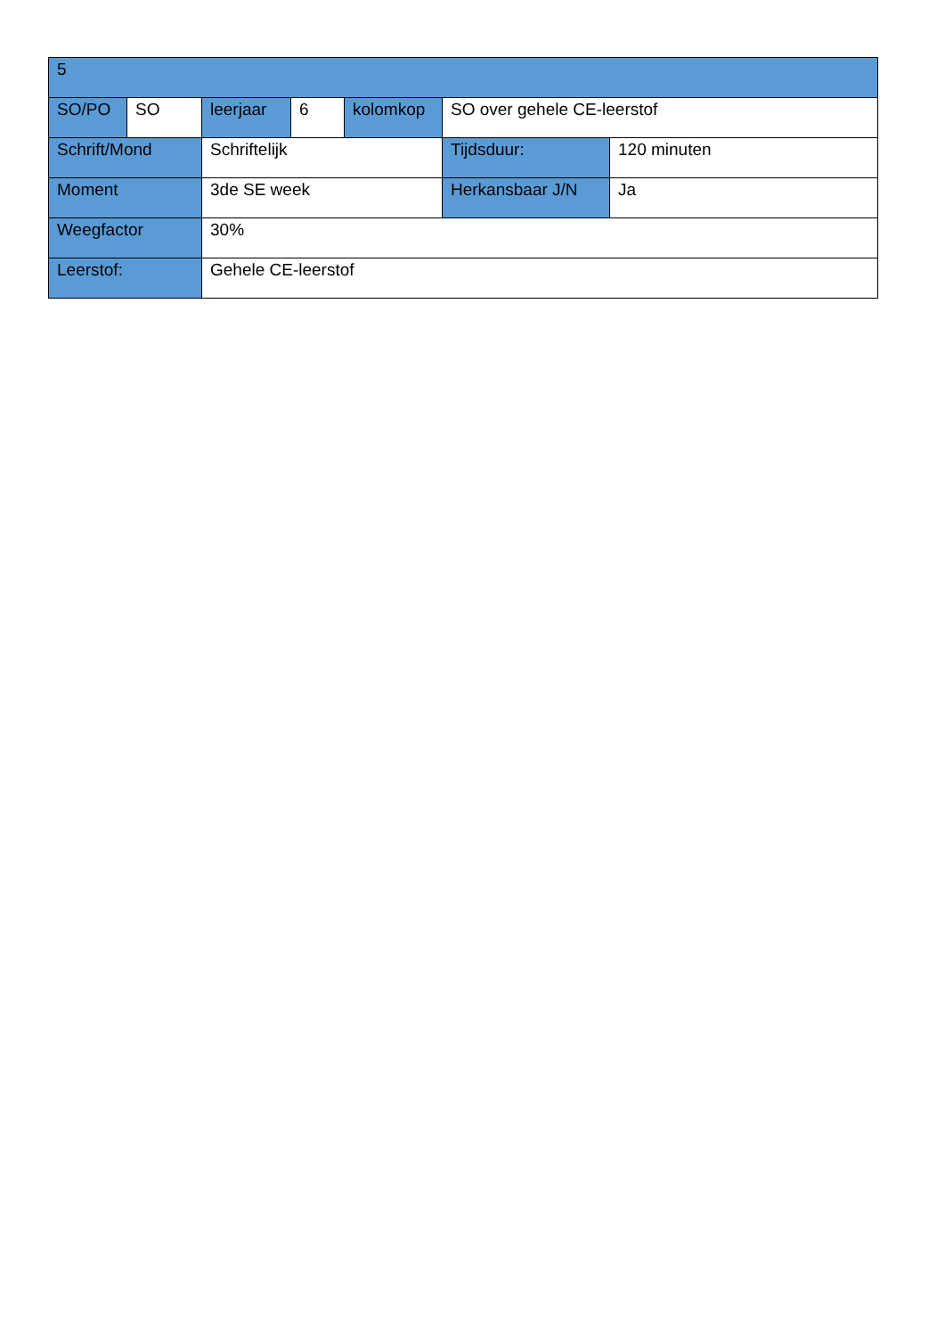| 5 | | | | | | |
| SO/PO | SO | leerjaar | 6 | kolomkop | SO over gehele CE-leerstof | |
| Schrift/Mond | | Schriftelijk | | | Tijdsduur: | 120 minuten |
| Moment | | 3de SE week | | | Herkansbaar J/N | Ja |
| Weegfactor | | 30% | | | | |
| Leerstof: | | Gehele CE-leerstof | | | | |